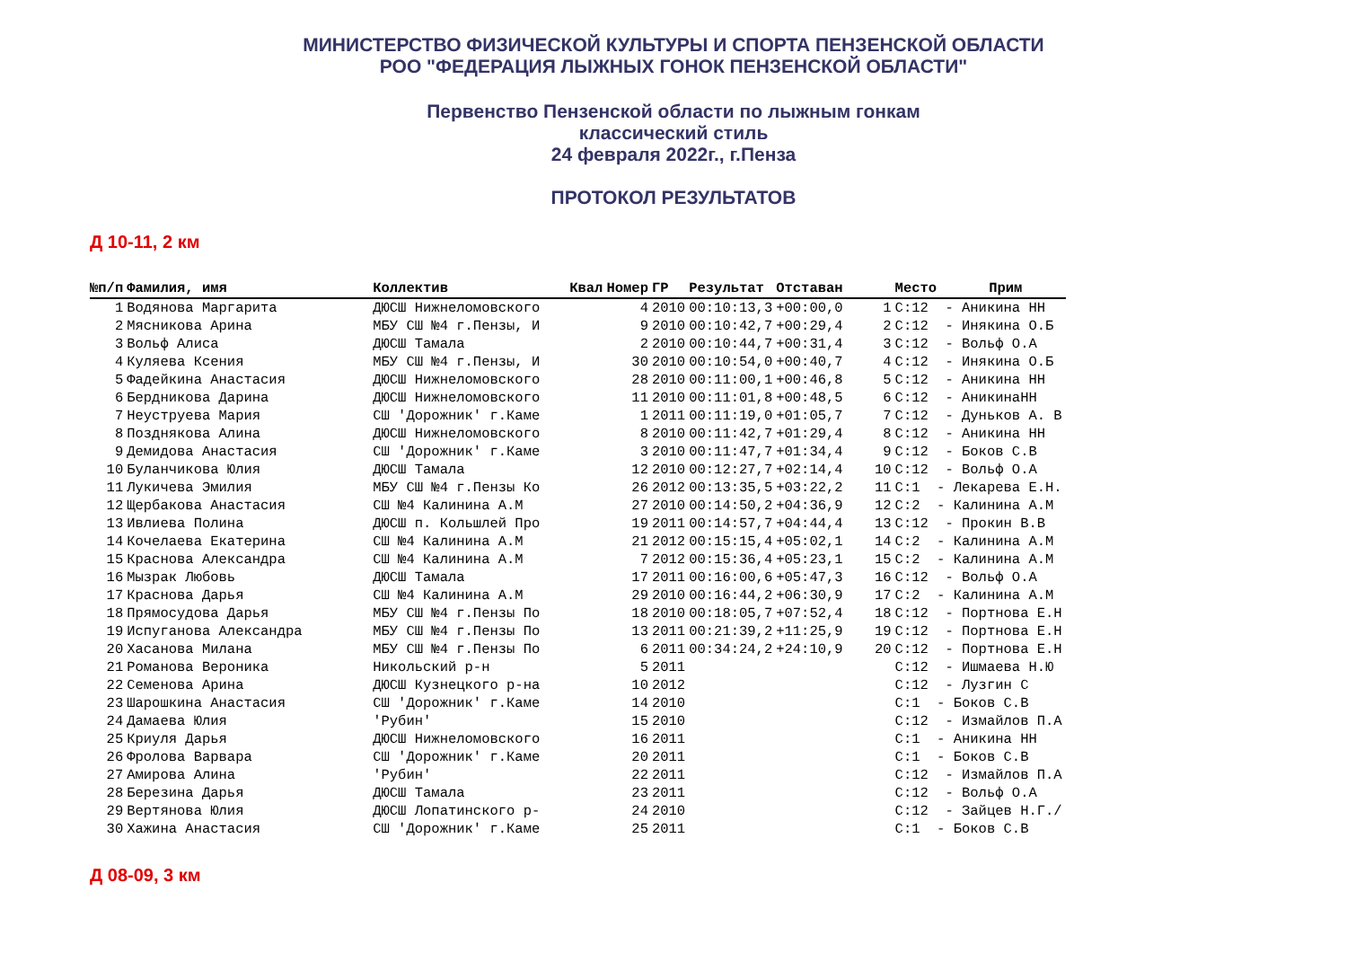МИНИСТЕРСТВО ФИЗИЧЕСКОЙ КУЛЬТУРЫ И СПОРТА ПЕНЗЕНСКОЙ ОБЛАСТИ
РОО "ФЕДЕРАЦИЯ ЛЫЖНЫХ ГОНОК ПЕНЗЕНСКОЙ ОБЛАСТИ"
Первенство Пензенской области по лыжным гонкам
классический стиль
24 февраля 2022г., г.Пенза
ПРОТОКОЛ РЕЗУЛЬТАТОВ
Д 10-11, 2 км
| №п/п | Фамилия, имя | Коллектив | Квал | Номер | ГР | Результат | Отставан | | Место | Прим |
| --- | --- | --- | --- | --- | --- | --- | --- | --- | --- | --- |
| 1 | Водянова Маргарита | ДЮСШ Нижнеломовского | | 4 | 2010 | 00:10:13,3 | +00:00,0 | 1 | C:12 - Аникина НН | |
| 2 | Мясникова Арина | МБУ СШ №4 г.Пензы, И | | 9 | 2010 | 00:10:42,7 | +00:29,4 | 2 | C:12 - Инякина О.Б | |
| 3 | Вольф Алиса | ДЮСШ Тамала | | 2 | 2010 | 00:10:44,7 | +00:31,4 | 3 | C:12 - Вольф О.А | |
| 4 | Куляева Ксения | МБУ СШ №4 г.Пензы, И | | 30 | 2010 | 00:10:54,0 | +00:40,7 | 4 | C:12 - Инякина О.Б | |
| 5 | Фадейкина Анастасия | ДЮСШ Нижнеломовского | | 28 | 2010 | 00:11:00,1 | +00:46,8 | 5 | C:12 - Аникина НН | |
| 6 | Бердникова Дарина | ДЮСШ Нижнеломовского | | 11 | 2010 | 00:11:01,8 | +00:48,5 | 6 | C:12 - АникинаНН | |
| 7 | Неуструева Мария | СШ 'Дорожник' г.Каме | | 1 | 2011 | 00:11:19,0 | +01:05,7 | 7 | C:12 - Дуньков А. В | |
| 8 | Позднякова Алина | ДЮСШ Нижнеломовского | | 8 | 2010 | 00:11:42,7 | +01:29,4 | 8 | C:12 - Аникина НН | |
| 9 | Демидова Анастасия | СШ 'Дорожник' г.Каме | | 3 | 2010 | 00:11:47,7 | +01:34,4 | 9 | C:12 - Боков С.В | |
| 10 | Буланчикова Юлия | ДЮСШ Тамала | | 12 | 2010 | 00:12:27,7 | +02:14,4 | 10 | C:12 - Вольф О.А | |
| 11 | Лукичева Эмилия | МБУ СШ №4 г.Пензы Ко | | 26 | 2012 | 00:13:35,5 | +03:22,2 | 11 | C:1 - Лекарева Е.Н. | |
| 12 | Щербакова Анастасия | СШ №4 Калинина А.М | | 27 | 2010 | 00:14:50,2 | +04:36,9 | 12 | C:2 - Калинина А.М | |
| 13 | Ивлиева Полина | ДЮСШ п. Кольшлей Про | | 19 | 2011 | 00:14:57,7 | +04:44,4 | 13 | C:12 - Прокин В.В | |
| 14 | Кочелаева Екатерина | СШ №4 Калинина А.М | | 21 | 2012 | 00:15:15,4 | +05:02,1 | 14 | C:2 - Калинина А.М | |
| 15 | Краснова Александра | СШ №4 Калинина А.М | | 7 | 2012 | 00:15:36,4 | +05:23,1 | 15 | C:2 - Калинина А.М | |
| 16 | Мызрак Любовь | ДЮСШ Тамала | | 17 | 2011 | 00:16:00,6 | +05:47,3 | 16 | C:12 - Вольф О.А | |
| 17 | Краснова Дарья | СШ №4 Калинина А.М | | 29 | 2010 | 00:16:44,2 | +06:30,9 | 17 | C:2 - Калинина А.М | |
| 18 | Прямосудова Дарья | МБУ СШ №4 г.Пензы По | | 18 | 2010 | 00:18:05,7 | +07:52,4 | 18 | C:12 - Портнова Е.Н | |
| 19 | Испуганова Александра | МБУ СШ №4 г.Пензы По | | 13 | 2011 | 00:21:39,2 | +11:25,9 | 19 | C:12 - Портнова Е.Н | |
| 20 | Хасанова Милана | МБУ СШ №4 г.Пензы По | | 6 | 2011 | 00:34:24,2 | +24:10,9 | 20 | C:12 - Портнова Е.Н | |
| 21 | Романова Вероника | Никольский р-н | | 5 | 2011 | | | | C:12 - Ишмаева Н.Ю | |
| 22 | Семенова Арина | ДЮСШ Кузнецкого р-на | | 10 | 2012 | | | | C:12 - Лузгин С | |
| 23 | Шарошкина Анастасия | СШ 'Дорожник' г.Каме | | 14 | 2010 | | | | C:1 - Боков С.В | |
| 24 | Дамаева Юлия | 'Рубин' | | 15 | 2010 | | | | C:12 - Измайлов П.А | |
| 25 | Криуля Дарья | ДЮСШ Нижнеломовского | | 16 | 2011 | | | | C:1 - Аникина НН | |
| 26 | Фролова Варвара | СШ 'Дорожник' г.Каме | | 20 | 2011 | | | | C:1 - Боков С.В | |
| 27 | Амирова Алина | 'Рубин' | | 22 | 2011 | | | | C:12 - Измайлов П.А | |
| 28 | Березина Дарья | ДЮСШ Тамала | | 23 | 2011 | | | | C:12 - Вольф О.А | |
| 29 | Вертянова Юлия | ДЮСШ Лопатинского р- | | 24 | 2010 | | | | C:12 - Зайцев Н.Г./ | |
| 30 | Хажина Анастасия | СШ 'Дорожник' г.Каме | | 25 | 2011 | | | | C:1 - Боков С.В | |
Д 08-09, 3 км